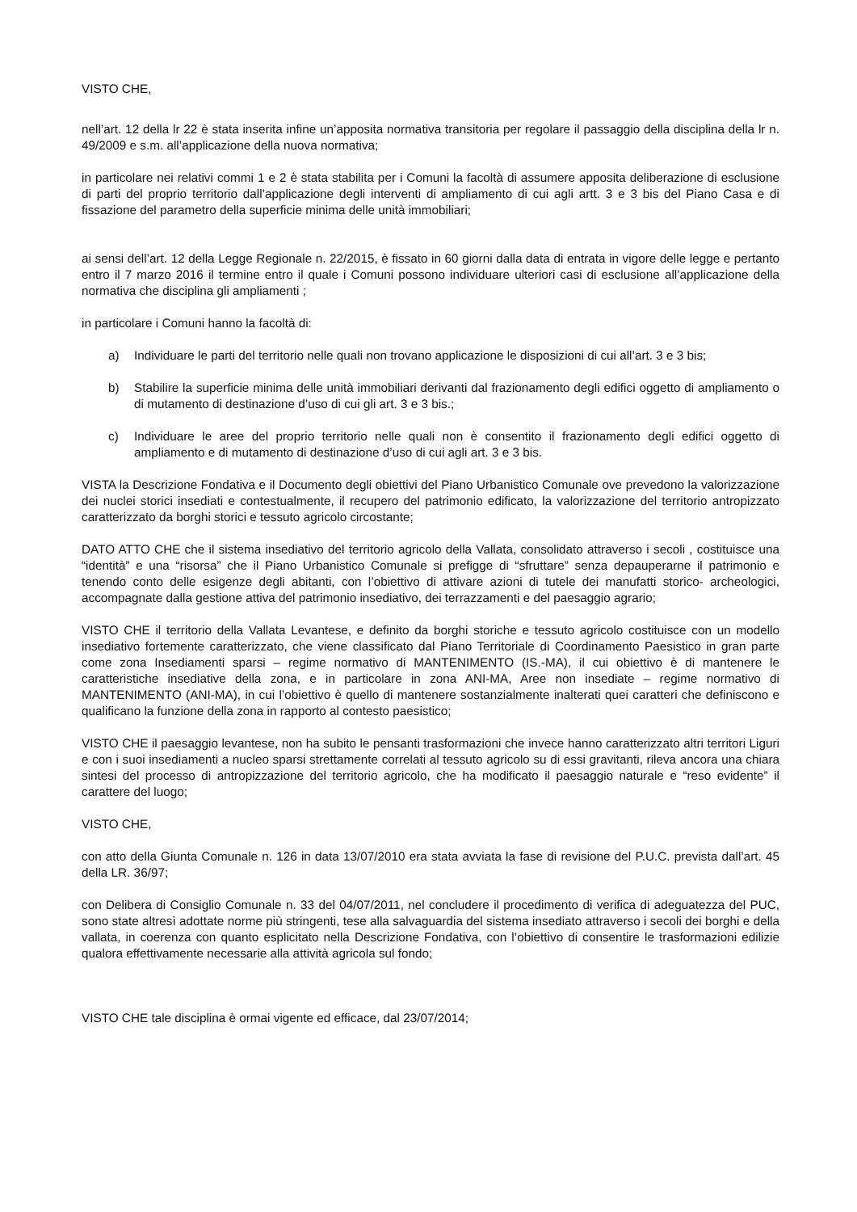VISTO CHE,
nell’art. 12 della lr 22 è stata inserita infine un’apposita normativa transitoria per regolare il passaggio della disciplina della lr n. 49/2009 e s.m. all’applicazione della nuova normativa;
in particolare nei relativi commi 1 e 2 è stata stabilita per i Comuni la facoltà di assumere apposita deliberazione di esclusione di parti del proprio territorio dall’applicazione degli interventi di ampliamento di cui agli artt. 3 e 3 bis del Piano Casa e di fissazione del parametro della superficie minima delle unità immobiliari;
ai sensi dell’art. 12 della Legge Regionale n. 22/2015, è fissato in 60 giorni dalla data di entrata in vigore delle legge e pertanto entro il 7 marzo 2016 il termine entro il quale i Comuni possono individuare ulteriori casi di esclusione all’applicazione della normativa che disciplina gli ampliamenti ;
in particolare i Comuni hanno la facoltà di:
a) Individuare le parti del territorio nelle quali non trovano applicazione le disposizioni di cui all’art. 3 e 3 bis;
b) Stabilire la superficie minima delle unità immobiliari derivanti dal frazionamento degli edifici oggetto di ampliamento o di mutamento di destinazione d’uso di cui gli art. 3 e 3 bis.;
c) Individuare le aree del proprio territorio nelle quali non è consentito il frazionamento degli edifici oggetto di ampliamento e di mutamento di destinazione d’uso di cui agli art. 3 e 3 bis.
VISTA la Descrizione Fondativa e il Documento degli obiettivi del Piano Urbanistico Comunale ove prevedono la valorizzazione dei nuclei storici insediati e contestualmente, il recupero del patrimonio edificato, la valorizzazione del territorio antropizzato caratterizzato da borghi storici e tessuto agricolo circostante;
DATO ATTO CHE che il sistema insediativo del territorio agricolo della Vallata, consolidato attraverso i secoli , costituisce una “identità” e una “risorsa” che il Piano Urbanistico Comunale si prefigge di “sfruttare” senza depauperarne il patrimonio e tenendo conto delle esigenze degli abitanti, con l’obiettivo di attivare azioni di tutele dei manufatti storico- archeologici, accompagnate dalla gestione attiva del patrimonio insediativo, dei terrazzamenti e del paesaggio agrario;
VISTO CHE il territorio della Vallata Levantese, e definito da borghi storiche e tessuto agricolo costituisce con un modello insediativo fortemente caratterizzato, che viene classificato dal Piano Territoriale di Coordinamento Paesistico in gran parte come zona Insediamenti sparsi – regime normativo di MANTENIMENTO (IS.-MA), il cui obiettivo è di mantenere le caratteristiche insediative della zona, e in particolare in zona ANI-MA, Aree non insediate – regime normativo di MANTENIMENTO (ANI-MA), in cui l’obiettivo è quello di mantenere sostanzialmente inalterati quei caratteri che definiscono e qualificano la funzione della zona in rapporto al contesto paesistico;
VISTO CHE il paesaggio levantese, non ha subito le pensanti trasformazioni che invece hanno caratterizzato altri territori Liguri e con i suoi insediamenti a nucleo sparsi strettamente correlati al tessuto agricolo su di essi gravitanti, rileva ancora una chiara sintesi del processo di antropizzazione del territorio agricolo, che ha modificato il paesaggio naturale e “reso evidente” il carattere del luogo;
VISTO CHE,
con atto della Giunta Comunale n. 126 in data 13/07/2010 era stata avviata la fase di revisione del P.U.C. prevista dall’art. 45 della LR. 36/97;
con Delibera di Consiglio Comunale n. 33 del 04/07/2011, nel concludere il procedimento di verifica di adeguatezza del PUC, sono state altresì adottate norme più stringenti, tese alla salvaguardia del sistema insediato attraverso i secoli dei borghi e della vallata, in coerenza con quanto esplicitato nella Descrizione Fondativa, con l’obiettivo di consentire le trasformazioni edilizie qualora effettivamente necessarie alla attività agricola sul fondo;
VISTO CHE tale disciplina è ormai vigente ed efficace, dal 23/07/2014;